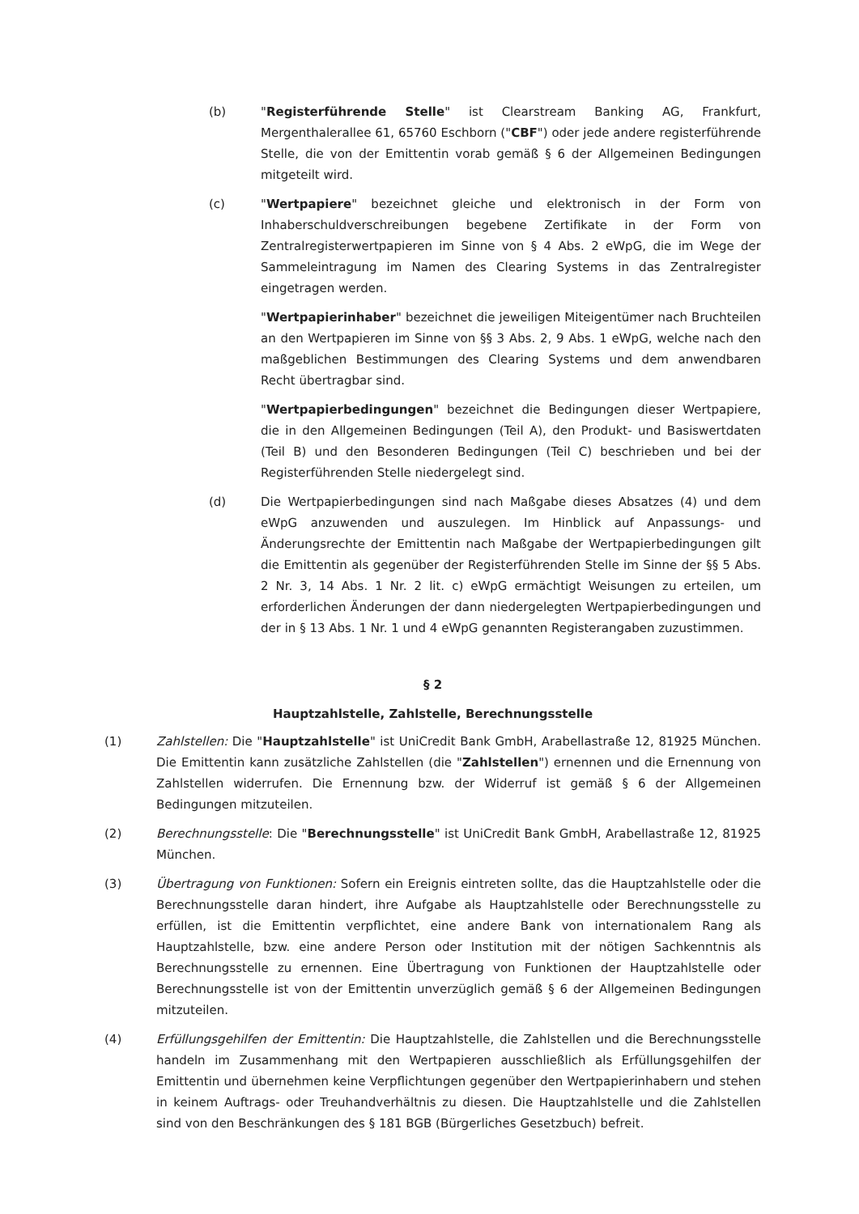(b) "Registerführende Stelle" ist Clearstream Banking AG, Frankfurt, Mergenthalerallee 61, 65760 Eschborn ("CBF") oder jede andere registerführende Stelle, die von der Emittentin vorab gemäß § 6 der Allgemeinen Bedingungen mitgeteilt wird.
(c) "Wertpapiere" bezeichnet gleiche und elektronisch in der Form von Inhaberschuldverschreibungen begebene Zertifikate in der Form von Zentralregisterwertpapieren im Sinne von § 4 Abs. 2 eWpG, die im Wege der Sammeleintragung im Namen des Clearing Systems in das Zentralregister eingetragen werden.
"Wertpapierinhaber" bezeichnet die jeweiligen Miteigentümer nach Bruchteilen an den Wertpapieren im Sinne von §§ 3 Abs. 2, 9 Abs. 1 eWpG, welche nach den maßgeblichen Bestimmungen des Clearing Systems und dem anwendbaren Recht übertragbar sind.
"Wertpapierbedingungen" bezeichnet die Bedingungen dieser Wertpapiere, die in den Allgemeinen Bedingungen (Teil A), den Produkt- und Basiswertdaten (Teil B) und den Besonderen Bedingungen (Teil C) beschrieben und bei der Registerführenden Stelle niedergelegt sind.
(d) Die Wertpapierbedingungen sind nach Maßgabe dieses Absatzes (4) und dem eWpG anzuwenden und auszulegen. Im Hinblick auf Anpassungs- und Änderungsrechte der Emittentin nach Maßgabe der Wertpapierbedingungen gilt die Emittentin als gegenüber der Registerführenden Stelle im Sinne der §§ 5 Abs. 2 Nr. 3, 14 Abs. 1 Nr. 2 lit. c) eWpG ermächtigt Weisungen zu erteilen, um erforderlichen Änderungen der dann niedergelegten Wertpapierbedingungen und der in § 13 Abs. 1 Nr. 1 und 4 eWpG genannten Registerangaben zuzustimmen.
§ 2
Hauptzahlstelle, Zahlstelle, Berechnungsstelle
(1) Zahlstellen: Die "Hauptzahlstelle" ist UniCredit Bank GmbH, Arabellastraße 12, 81925 München. Die Emittentin kann zusätzliche Zahlstellen (die "Zahlstellen") ernennen und die Ernennung von Zahlstellen widerrufen. Die Ernennung bzw. der Widerruf ist gemäß § 6 der Allgemeinen Bedingungen mitzuteilen.
(2) Berechnungsstelle: Die "Berechnungsstelle" ist UniCredit Bank GmbH, Arabellastraße 12, 81925 München.
(3) Übertragung von Funktionen: Sofern ein Ereignis eintreten sollte, das die Hauptzahlstelle oder die Berechnungsstelle daran hindert, ihre Aufgabe als Hauptzahlstelle oder Berechnungsstelle zu erfüllen, ist die Emittentin verpflichtet, eine andere Bank von internationalem Rang als Hauptzahlstelle, bzw. eine andere Person oder Institution mit der nötigen Sachkenntnis als Berechnungsstelle zu ernennen. Eine Übertragung von Funktionen der Hauptzahlstelle oder Berechnungsstelle ist von der Emittentin unverzüglich gemäß § 6 der Allgemeinen Bedingungen mitzuteilen.
(4) Erfüllungsgehilfen der Emittentin: Die Hauptzahlstelle, die Zahlstellen und die Berechnungsstelle handeln im Zusammenhang mit den Wertpapieren ausschließlich als Erfüllungsgehilfen der Emittentin und übernehmen keine Verpflichtungen gegenüber den Wertpapierinhabern und stehen in keinem Auftrags- oder Treuhandverhältnis zu diesen. Die Hauptzahlstelle und die Zahlstellen sind von den Beschränkungen des § 181 BGB (Bürgerliches Gesetzbuch) befreit.